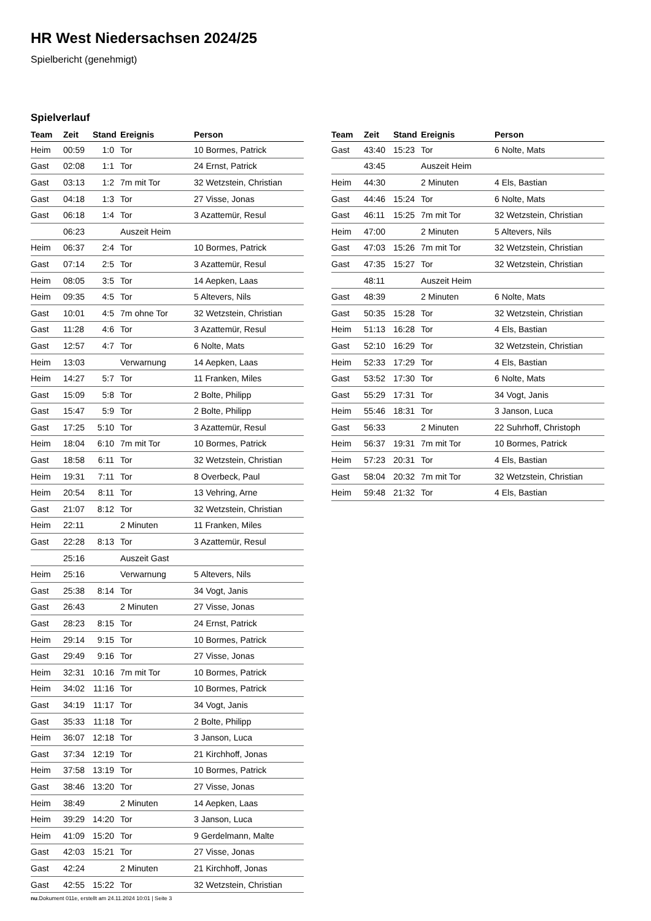HR West Niedersachsen 2024/25
Spielbericht (genehmigt)
Spielverlauf
| Team | Zeit | Stand | Ereignis | Person |
| --- | --- | --- | --- | --- |
| Heim | 00:59 | 1:0 | Tor | 10 Bormes, Patrick |
| Gast | 02:08 | 1:1 | Tor | 24 Ernst, Patrick |
| Gast | 03:13 | 1:2 | 7m mit Tor | 32 Wetzstein, Christian |
| Gast | 04:18 | 1:3 | Tor | 27 Visse, Jonas |
| Gast | 06:18 | 1:4 | Tor | 3 Azattemür, Resul |
| | 06:23 | | Auszeit Heim | |
| Heim | 06:37 | 2:4 | Tor | 10 Bormes, Patrick |
| Gast | 07:14 | 2:5 | Tor | 3 Azattemür, Resul |
| Heim | 08:05 | 3:5 | Tor | 14 Aepken, Laas |
| Heim | 09:35 | 4:5 | Tor | 5 Altevers, Nils |
| Gast | 10:01 | 4:5 | 7m ohne Tor | 32 Wetzstein, Christian |
| Gast | 11:28 | 4:6 | Tor | 3 Azattemür, Resul |
| Gast | 12:57 | 4:7 | Tor | 6 Nolte, Mats |
| Heim | 13:03 | | Verwarnung | 14 Aepken, Laas |
| Heim | 14:27 | 5:7 | Tor | 11 Franken, Miles |
| Gast | 15:09 | 5:8 | Tor | 2 Bolte, Philipp |
| Gast | 15:47 | 5:9 | Tor | 2 Bolte, Philipp |
| Gast | 17:25 | 5:10 | Tor | 3 Azattemür, Resul |
| Heim | 18:04 | 6:10 | 7m mit Tor | 10 Bormes, Patrick |
| Gast | 18:58 | 6:11 | Tor | 32 Wetzstein, Christian |
| Heim | 19:31 | 7:11 | Tor | 8 Overbeck, Paul |
| Heim | 20:54 | 8:11 | Tor | 13 Vehring, Arne |
| Gast | 21:07 | 8:12 | Tor | 32 Wetzstein, Christian |
| Heim | 22:11 | | 2 Minuten | 11 Franken, Miles |
| Gast | 22:28 | 8:13 | Tor | 3 Azattemür, Resul |
| | 25:16 | | Auszeit Gast | |
| Heim | 25:16 | | Verwarnung | 5 Altevers, Nils |
| Gast | 25:38 | 8:14 | Tor | 34 Vogt, Janis |
| Gast | 26:43 | | 2 Minuten | 27 Visse, Jonas |
| Gast | 28:23 | 8:15 | Tor | 24 Ernst, Patrick |
| Heim | 29:14 | 9:15 | Tor | 10 Bormes, Patrick |
| Gast | 29:49 | 9:16 | Tor | 27 Visse, Jonas |
| Heim | 32:31 | 10:16 | 7m mit Tor | 10 Bormes, Patrick |
| Heim | 34:02 | 11:16 | Tor | 10 Bormes, Patrick |
| Gast | 34:19 | 11:17 | Tor | 34 Vogt, Janis |
| Gast | 35:33 | 11:18 | Tor | 2 Bolte, Philipp |
| Heim | 36:07 | 12:18 | Tor | 3 Janson, Luca |
| Gast | 37:34 | 12:19 | Tor | 21 Kirchhoff, Jonas |
| Heim | 37:58 | 13:19 | Tor | 10 Bormes, Patrick |
| Gast | 38:46 | 13:20 | Tor | 27 Visse, Jonas |
| Heim | 38:49 | | 2 Minuten | 14 Aepken, Laas |
| Heim | 39:29 | 14:20 | Tor | 3 Janson, Luca |
| Heim | 41:09 | 15:20 | Tor | 9 Gerdelmann, Malte |
| Gast | 42:03 | 15:21 | Tor | 27 Visse, Jonas |
| Gast | 42:24 | | 2 Minuten | 21 Kirchhoff, Jonas |
| Gast | 42:55 | 15:22 | Tor | 32 Wetzstein, Christian |
| Team | Zeit | Stand | Ereignis | Person |
| --- | --- | --- | --- | --- |
| Gast | 43:40 | 15:23 | Tor | 6 Nolte, Mats |
| | 43:45 | | Auszeit Heim | |
| Heim | 44:30 | | 2 Minuten | 4 Els, Bastian |
| Gast | 44:46 | 15:24 | Tor | 6 Nolte, Mats |
| Gast | 46:11 | 15:25 | 7m mit Tor | 32 Wetzstein, Christian |
| Heim | 47:00 | | 2 Minuten | 5 Altevers, Nils |
| Gast | 47:03 | 15:26 | 7m mit Tor | 32 Wetzstein, Christian |
| Gast | 47:35 | 15:27 | Tor | 32 Wetzstein, Christian |
| | 48:11 | | Auszeit Heim | |
| Gast | 48:39 | | 2 Minuten | 6 Nolte, Mats |
| Gast | 50:35 | 15:28 | Tor | 32 Wetzstein, Christian |
| Heim | 51:13 | 16:28 | Tor | 4 Els, Bastian |
| Gast | 52:10 | 16:29 | Tor | 32 Wetzstein, Christian |
| Heim | 52:33 | 17:29 | Tor | 4 Els, Bastian |
| Gast | 53:52 | 17:30 | Tor | 6 Nolte, Mats |
| Gast | 55:29 | 17:31 | Tor | 34 Vogt, Janis |
| Heim | 55:46 | 18:31 | Tor | 3 Janson, Luca |
| Gast | 56:33 | | 2 Minuten | 22 Suhrhoff, Christoph |
| Heim | 56:37 | 19:31 | 7m mit Tor | 10 Bormes, Patrick |
| Heim | 57:23 | 20:31 | Tor | 4 Els, Bastian |
| Gast | 58:04 | 20:32 | 7m mit Tor | 32 Wetzstein, Christian |
| Heim | 59:48 | 21:32 | Tor | 4 Els, Bastian |
nu.Dokument 011e, erstellt am 24.11.2024 10:01 | Seite 3